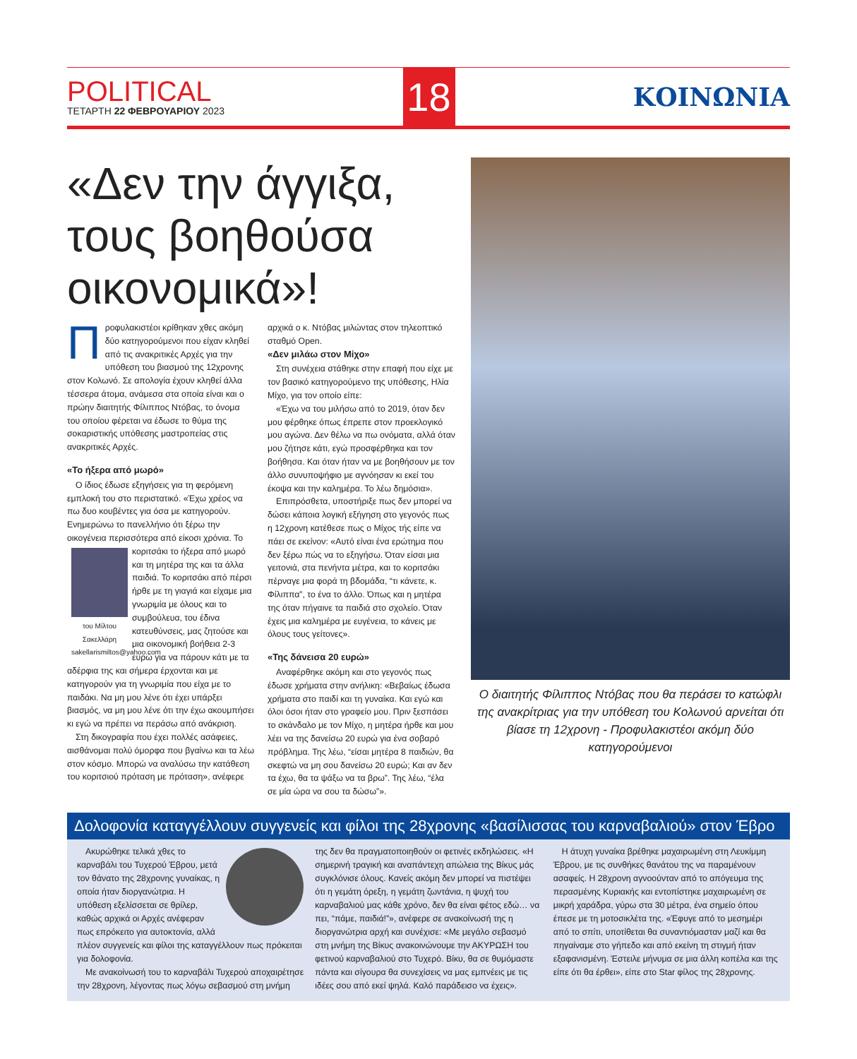POLITICAL
ΤΕΤΑΡΤΗ 22 ΦΕΒΡΟΥΑΡΙΟΥ 2023
18
ΚΟΙΝΩΝΙΑ
«Δεν την άγγιξα, τους βοηθούσα οικονομικά»!
Προφυλακιστέοι κρίθηκαν χθες ακόμη δύο κατηγορούμενοι που είχαν κληθεί από τις ανακριτικές Αρχές για την υπόθεση του βιασμού της 12χρονης στον Κολωνό. Σε απολογία έχουν κληθεί άλλα τέσσερα άτομα, ανάμεσα στα οποία είναι και ο πρώην διαιτητής Φίλιππος Ντόβας, το όνομα του οποίου φέρεται να έδωσε το θύμα της σοκαριστικής υπόθεσης μαστροπείας στις ανακριτικές Αρχές.
«Το ήξερα από μωρό»
Ο ίδιος έδωσε εξηγήσεις για τη φερόμενη εμπλοκή του στο περιστατικό. «Έχω χρέος να πω δυο κουβέντες για όσα με κατηγορούν. Ενημερώνω το πανελλήνιο ότι ξέρω την οικογένεια περισσότερα από είκοσι χρόνια. του Μίλτου Σακελλάρη
sakellarismiltos@yahoo.com Το κοριτσάκι το ήξερα από μωρό και τη μητέρα της και τα άλλα παιδιά. Το κοριτσάκι από πέρσι ήρθε με τη γιαγιά και είχαμε μια γνωριμία με όλους και το συμβούλευα, του έδινα κατευθύνσεις, μας ζητούσε και μια οικονομική βοήθεια 2-3 ευρώ για να πάρουν κάτι με τα αδέρφια της και σήμερα έρχονται και με κατηγορούν για τη γνωριμία που είχα με το παιδάκι. Να μη μου λένε ότι έχει υπάρξει βιασμός, να μη μου λένε ότι την έχω ακουμπήσει κι εγώ να πρέπει να περάσω από ανάκριση.
Στη δικογραφία που έχει πολλές ασάφειες, αισθάνομαι πολύ όμορφα που βγαίνω και τα λέω στον κόσμο. Μπορώ να αναλύσω την κατάθεση του κοριτσιού πρόταση με πρόταση», ανέφερε αρχικά ο κ. Ντόβας μιλώντας στον τηλεοπτικό σταθμό Open.
«Δεν μιλάω στον Μίχο»
Στη συνέχεια στάθηκε στην επαφή που είχε με τον βασικό κατηγορούμενο της υπόθεσης, Ηλία Μίχο, για τον οποίο είπε:
«Έχω να του μιλήσω από το 2019, όταν δεν μου φέρθηκε όπως έπρεπε στον προεκλογικό μου αγώνα. Δεν θέλω να πω ονόματα, αλλά όταν μου ζήτησε κάτι, εγώ προσφέρθηκα και τον βοήθησα. Και όταν ήταν να με βοηθήσουν με τον άλλο συνυποψήφιο με αγνόησαν κι εκεί του έκοψα και την καλημέρα. Το λέω δημόσια».
Επιπρόσθετα, υποστήριξε πως δεν μπορεί να δώσει κάποια λογική εξήγηση στο γεγονός πως η 12χρονη κατέθεσε πως ο Μίχος τής είπε να πάει σε εκείνον: «Αυτό είναι ένα ερώτημα που δεν ξέρω πώς να το εξηγήσω. Όταν είσαι μια γειτονιά, στα πενήντα μέτρα, και το κοριτσάκι πέρναγε μια φορά τη βδομάδα, “τι κάνετε, κ. Φίλιππα”, το ένα το άλλο. Όπως και η μητέρα της όταν πήγαινε τα παιδιά στο σχολείο. Όταν έχεις μια καλημέρα με ευγένεια, το κάνεις με όλους τους γείτονες».
«Της δάνεισα 20 ευρώ»
Αναφέρθηκε ακόμη και στο γεγονός πως έδωσε χρήματα στην ανήλικη: «Βεβαίως έδωσα χρήματα στο παιδί και τη γυναίκα. Και εγώ και όλοι όσοι ήταν στο γραφείο μου. Πριν ξεσπάσει το σκάνδαλο με τον Μίχο, η μητέρα ήρθε και μου λέει να της δανείσω 20 ευρώ για ένα σοβαρό πρόβλημα. Της λέω, “είσαι μητέρα 8 παιδιών, θα σκεφτώ να μη σου δανείσω 20 ευρώ; Και αν δεν τα έχω, θα τα ψάξω να τα βρω”. Της λέω, “έλα σε μία ώρα να σου τα δώσω”».
Ο διαιτητής Φίλιππος Ντόβας που θα περάσει το κατώφλι της ανακρίτριας για την υπόθεση του Κολωνού αρνείται ότι βίασε τη 12χρονη - Προφυλακιστέοι ακόμη δύο κατηγορούμενοι
Δολοφονία καταγγέλλουν συγγενείς και φίλοι της 28χρονης «βασίλισσας του καρναβαλιού» στον Έβρο
Ακυρώθηκε τελικά χθες το καρναβάλι του Τυχερού Έβρου, μετά τον θάνατο της 28χρονης γυναίκας, η οποία ήταν διοργανώτρια. Η υπόθεση εξελίσσεται σε θρίλερ, καθώς αρχικά οι Αρχές ανέφεραν πως επρόκειτο για αυτοκτονία, αλλά πλέον συγγενείς και φίλοι της καταγγέλλουν πως πρόκειται για δολοφονία.
Με ανακοίνωσή του το καρναβάλι Τυχερού αποχαιρέτησε την 28χρονη, λέγοντας πως λόγω σεβασμού στη μνήμη της δεν θα πραγματοποιηθούν οι φετινές εκδηλώσεις. «Η σημερινή τραγική και αναπάντεχη απώλεια της Βίκυς μάς συγκλόνισε όλους. Κανείς ακόμη δεν μπορεί να πιστέψει ότι η γεμάτη όρεξη, η γεμάτη ζωντάνια, η ψυχή του καρναβαλιού μας κάθε χρόνο, δεν θα είναι φέτος εδώ… να πει, “πάμε, παιδιά!”», ανέφερε σε ανακοίνωσή της η διοργανώτρια αρχή και συνέχισε: «Με μεγάλο σεβασμό στη μνήμη της Βίκυς ανακοινώνουμε την ΑΚΥΡΩΣΗ του φετινού καρναβαλιού στο Τυχερό. Βίκυ, θα σε θυμόμαστε πάντα και σίγουρα θα συνεχίσεις να μας εμπνέεις με τις ιδέες σου από εκεί ψηλά. Καλό παράδεισο να έχεις».
Η άτυχη γυναίκα βρέθηκε μαχαιρωμένη στη Λευκίμμη Έβρου, με τις συνθήκες θανάτου της να παραμένουν ασαφείς. Η 28χρονη αγνοούνταν από το απόγευμα της περασμένης Κυριακής και εντοπίστηκε μαχαιρωμένη σε μικρή χαράδρα, γύρω στα 30 μέτρα, ένα σημείο όπου έπεσε με τη μοτοσικλέτα της. «Έφυγε από το μεσημέρι από το σπίτι, υποτίθεται θα συναντιόμασταν μαζί και θα πηγαίναμε στο γήπεδο και από εκείνη τη στιγμή ήταν εξαφανισμένη. Έστειλε μήνυμα σε μια άλλη κοπέλα και της είπε ότι θα έρθει», είπε στο Star φίλος της 28χρονης.